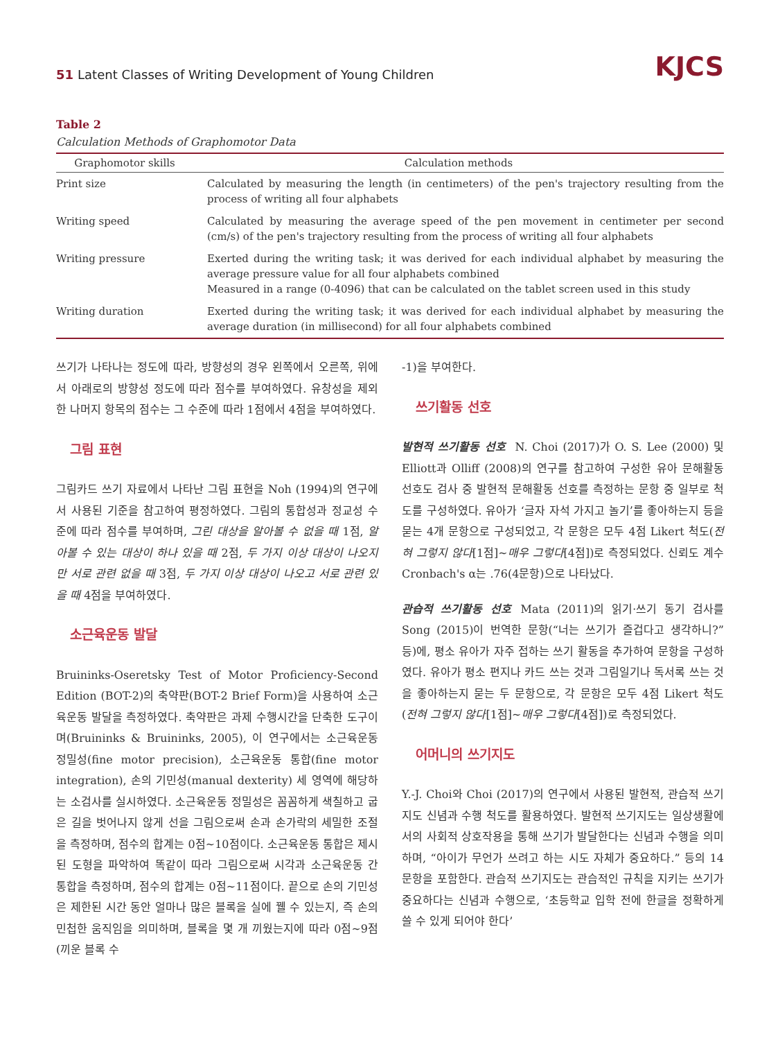51 Latent Classes of Writing Development of Young Children
KJCS
Table 2
Calculation Methods of Graphomotor Data
| Graphomotor skills | Calculation methods |
| --- | --- |
| Print size | Calculated by measuring the length (in centimeters) of the pen's trajectory resulting from the process of writing all four alphabets |
| Writing speed | Calculated by measuring the average speed of the pen movement in centimeter per second (cm/s) of the pen's trajectory resulting from the process of writing all four alphabets |
| Writing pressure | Exerted during the writing task; it was derived for each individual alphabet by measuring the average pressure value for all four alphabets combined Measured in a range (0-4096) that can be calculated on the tablet screen used in this study |
| Writing duration | Exerted during the writing task; it was derived for each individual alphabet by measuring the average duration (in millisecond) for all four alphabets combined |
쓰기가 나타나는 정도에 따라, 방향성의 경우 왼쪽에서 오른쪽, 위에서 아래로의 방향성 정도에 따라 점수를 부여하였다. 유창성을 제외한 나머지 항목의 점수는 그 수준에 따라 1점에서 4점을 부여하였다.
그림 표현
그림카드 쓰기 자료에서 나타난 그림 표현을 Noh (1994)의 연구에서 사용된 기준을 참고하여 평정하였다. 그림의 통합성과 정교성 수준에 따라 점수를 부여하며, 그린 대상을 알아볼 수 없을 때 1점, 알아볼 수 있는 대상이 하나 있을 때 2점, 두 가지 이상 대상이 나오지만 서로 관련 없을 때 3점, 두 가지 이상 대상이 나오고 서로 관련 있을 때 4점을 부여하였다.
소근육운동 발달
Bruininks-Oseretsky Test of Motor Proficiency-Second Edition (BOT-2)의 축약판(BOT-2 Brief Form)을 사용하여 소근육운동 발달을 측정하였다. 축약판은 과제 수행시간을 단축한 도구이며(Bruininks & Bruininks, 2005), 이 연구에서는 소근육운동 정밀성(fine motor precision), 소근육운동 통합(fine motor integration), 손의 기민성(manual dexterity) 세 영역에 해당하는 소검사를 실시하였다. 소근육운동 정밀성은 꼼꼼하게 색칠하고 굽은 길을 벗어나지 않게 선을 그림으로써 손과 손가락의 세밀한 조절을 측정하며, 점수의 합계는 0점~10점이다. 소근육운동 통합은 제시된 도형을 파악하여 똑같이 따라 그림으로써 시각과 소근육운동 간 통합을 측정하며, 점수의 합계는 0점~11점이다. 끝으로 손의 기민성은 제한된 시간 동안 얼마나 많은 블록을 실에 꿸 수 있는지, 즉 손의 민첩한 움직임을 의미하며, 블록을 몇 개 끼웠는지에 따라 0점~9점(끼운 블록 수
-1)을 부여한다.
쓰기활동 선호
발현적 쓰기활동 선호 N. Choi (2017)가 O. S. Lee (2000) 및 Elliott과 Olliff (2008)의 연구를 참고하여 구성한 유아 문해활동 선호도 검사 중 발현적 문해활동 선호를 측정하는 문항 중 일부로 척도를 구성하였다. 유아가 ‘글자 자석 가지고 놀기’를 좋아하는지 등을 묻는 4개 문항으로 구성되었고, 각 문항은 모두 4점 Likert 척도(전혀 그렇지 않다[1점]~매우 그렇다[4점])로 측정되었다. 신뢰도 계수 Cronbach's α는 .76(4문항)으로 나타났다.
관습적 쓰기활동 선호 Mata (2011)의 읽기·쓰기 동기 검사를 Song (2015)이 번역한 문항(“너는 쓰기가 즐겁다고 생각하니?” 등)에, 평소 유아가 자주 접하는 쓰기 활동을 추가하여 문항을 구성하였다. 유아가 평소 편지나 카드 쓰는 것과 그림일기나 독서록 쓰는 것을 좋아하는지 묻는 두 문항으로, 각 문항은 모두 4점 Likert 척도(전혀 그렇지 않다[1점]~매우 그렇다[4점])로 측정되었다.
어머니의 쓰기지도
Y.-J. Choi와 Choi (2017)의 연구에서 사용된 발현적, 관습적 쓰기지도 신념과 수행 척도를 활용하였다. 발현적 쓰기지도는 일상생활에서의 사회적 상호작용을 통해 쓰기가 발달한다는 신념과 수행을 의미하며, “아이가 무언가 쓰려고 하는 시도 자체가 중요하다.” 등의 14문항을 포함한다. 관습적 쓰기지도는 관습적인 규칙을 지키는 쓰기가 중요하다는 신념과 수행으로, ‘초등학교 입학 전에 한글을 정확하게 쓸 수 있게 되어야 한다’